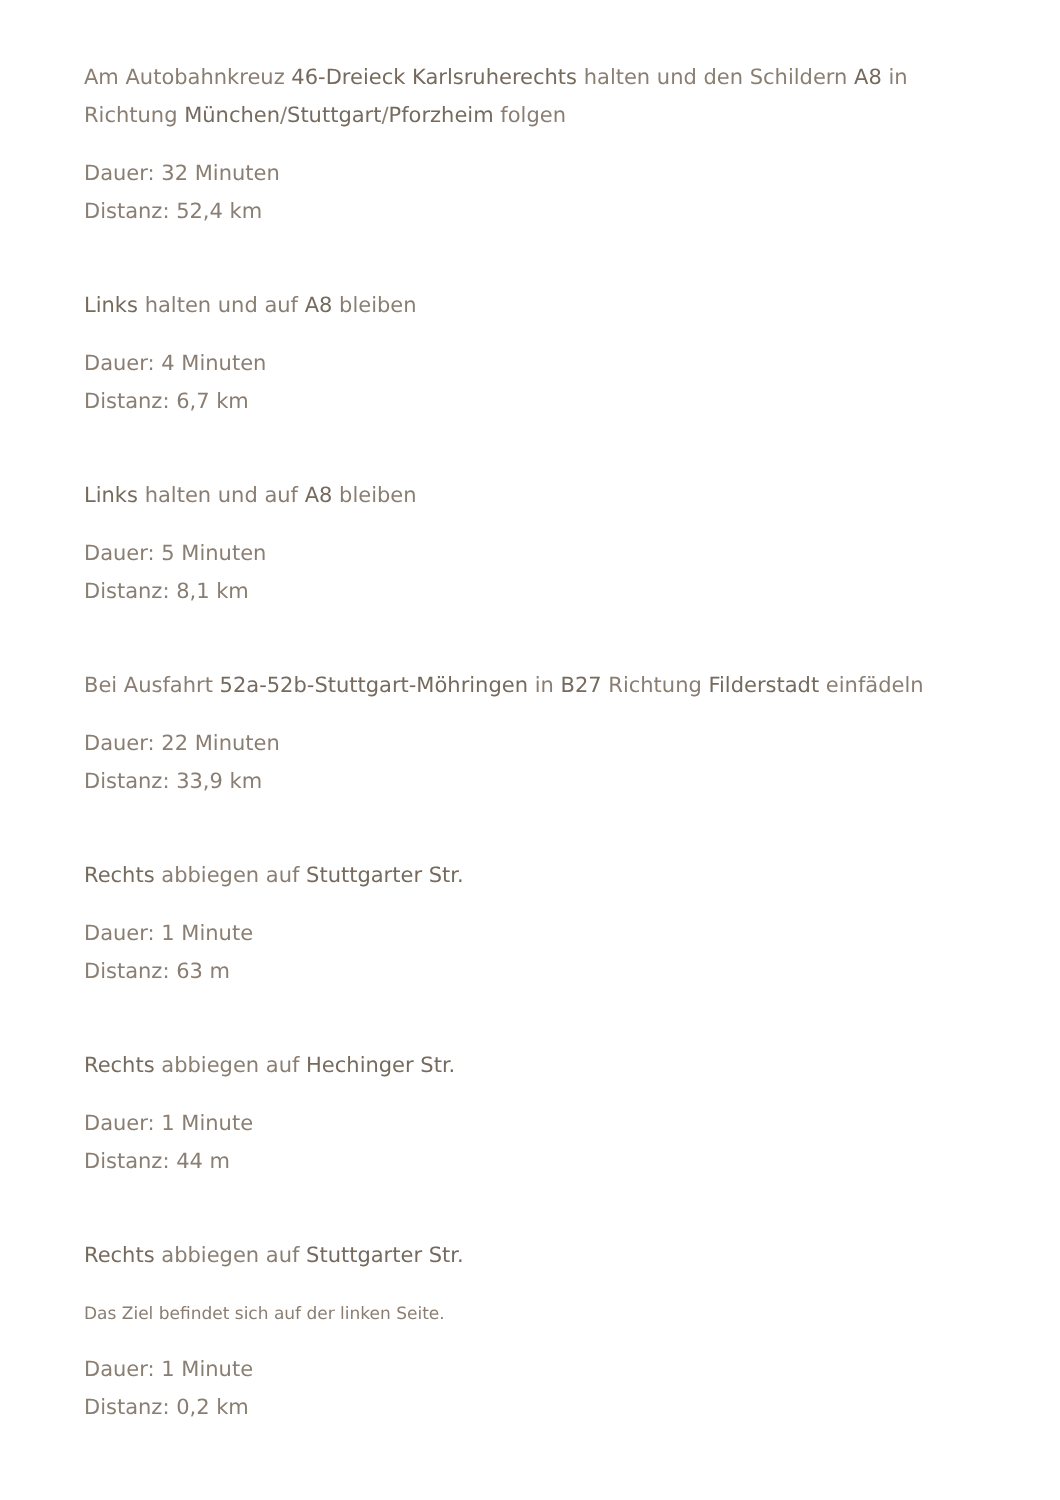Am Autobahnkreuz 46-Dreieck Karlsruherechts halten und den Schildern A8 in Richtung München/Stuttgart/Pforzheim folgen
Dauer: 32 Minuten
Distanz: 52,4 km
Links halten und auf A8 bleiben
Dauer: 4 Minuten
Distanz: 6,7 km
Links halten und auf A8 bleiben
Dauer: 5 Minuten
Distanz: 8,1 km
Bei Ausfahrt 52a-52b-Stuttgart-Möhringen in B27 Richtung Filderstadt einfädeln
Dauer: 22 Minuten
Distanz: 33,9 km
Rechts abbiegen auf Stuttgarter Str.
Dauer: 1 Minute
Distanz: 63 m
Rechts abbiegen auf Hechinger Str.
Dauer: 1 Minute
Distanz: 44 m
Rechts abbiegen auf Stuttgarter Str.
Das Ziel befindet sich auf der linken Seite.
Dauer: 1 Minute
Distanz: 0,2 km